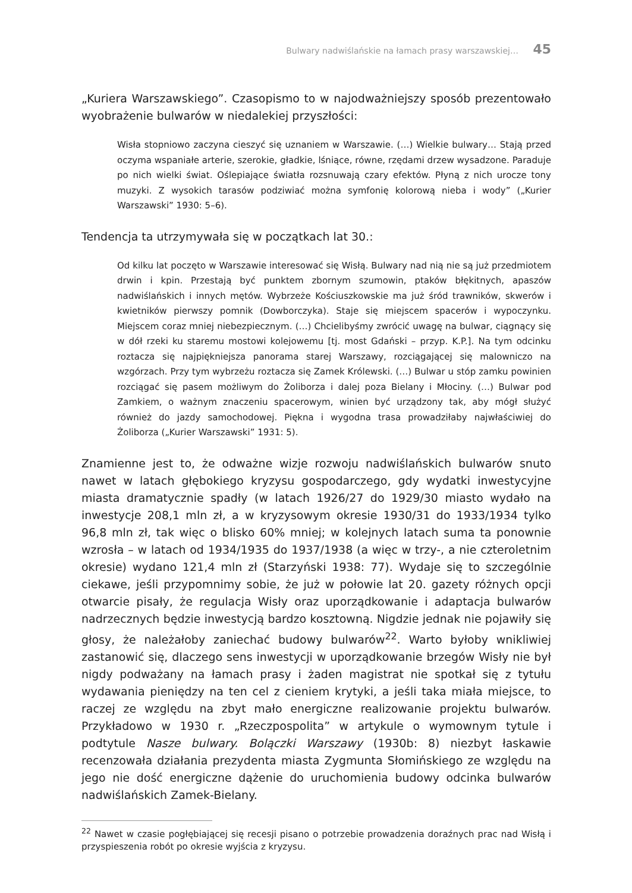Bulwary nadwiślańskie na łamach prasy warszawskiej… 45
„Kuriera Warszawskiego”. Czasopismo to w najodważniejszy sposób prezentowało wyobrażenie bulwarów w niedalekiej przyszłości:
Wisła stopniowo zaczyna cieszyć się uznaniem w Warszawie. (…) Wielkie bulwary… Stają przed oczyma wspaniałe arterie, szerokie, gładkie, lśniące, równe, rzędami drzew wysadzone. Paraduje po nich wielki świat. Oślepiające światła rozsnuwają czary efektów. Płyną z nich urocze tony muzyki. Z wysokich tarasów podziwiać można symfonię kolorową nieba i wody” („Kurier Warszawski” 1930: 5–6).
Tendencja ta utrzymywała się w początkach lat 30.:
Od kilku lat poczęto w Warszawie interesować się Wisłą. Bulwary nad nią nie są już przedmiotem drwin i kpin. Przestają być punktem zbornym szumowin, ptaków błękitnych, apaszów nadwiślańskich i innych mętów. Wybrzeże Kościuszkowskie ma już śród trawników, skwerów i kwietników pierwszy pomnik (Dowborczyka). Staje się miejscem spacerów i wypoczynku. Miejscem coraz mniej niebezpiecznym. (…) Chcielibyśmy zwrócić uwagę na bulwar, ciągnący się w dół rzeki ku staremu mostowi kolejowemu [tj. most Gdański – przyp. K.P.]. Na tym odcinku roztacza się najpiękniejsza panorama starej Warszawy, rozciągającej się malowniczo na wzgórzach. Przy tym wybrzeżu roztacza się Zamek Królewski. (…) Bulwar u stóp zamku powinien rozciągać się pasem możliwym do Żoliborza i dalej poza Bielany i Młociny. (…) Bulwar pod Zamkiem, o ważnym znaczeniu spacerowym, winien być urządzony tak, aby mógł służyć również do jazdy samochodowej. Piękna i wygodna trasa prowadziłaby najwłaściwiej do Żoliborza („Kurier Warszawski” 1931: 5).
Znamienne jest to, że odważne wizje rozwoju nadwiślańskich bulwarów snuto nawet w latach głębokiego kryzysu gospodarczego, gdy wydatki inwestycyjne miasta dramatycznie spadły (w latach 1926/27 do 1929/30 miasto wydało na inwestycje 208,1 mln zł, a w kryzysowym okresie 1930/31 do 1933/1934 tylko 96,8 mln zł, tak więc o blisko 60% mniej; w kolejnych latach suma ta ponownie wzrosła – w latach od 1934/1935 do 1937/1938 (a więc w trzy-, a nie czteroletnim okresie) wydano 121,4 mln zł (Starzyński 1938: 77). Wydaje się to szczególnie ciekawe, jeśli przypomnimy sobie, że już w połowie lat 20. gazety różnych opcji otwarcie pisały, że regulacja Wisły oraz uporządkowanie i adaptacja bulwarów nadrzecznych będzie inwestycją bardzo kosztowną. Nigdzie jednak nie pojawiły się głosy, że należałoby zaniechać budowy bulwarów<sup>22</sup>. Warto byłoby wnikliwiej zastanowić się, dlaczego sens inwestycji w uporządkowanie brzegów Wisły nie był nigdy podważany na łamach prasy i żaden magistrat nie spotkał się z tytułu wydawania pieniędzy na ten cel z cieniem krytyki, a jeśli taka miała miejsce, to raczej ze względu na zbyt mało energiczne realizowanie projektu bulwarów. Przykładowo w 1930 r. „Rzeczpospolita” w artykule o wymownym tytule i podtytule Nasze bulwary. Bolączki Warszawy (1930b: 8) niezbyt łaskawie recenzowała działania prezydenta miasta Zygmunta Słomińskiego ze względu na jego nie dość energiczne dążenie do uruchomienia budowy odcinka bulwarów nadwiślańskich Zamek-Bielany.
<sup>22</sup> Nawet w czasie pogłębiającej się recesji pisano o potrzebie prowadzenia doraźnych prac nad Wisłą i przyspieszenia robót po okresie wyjścia z kryzysu.